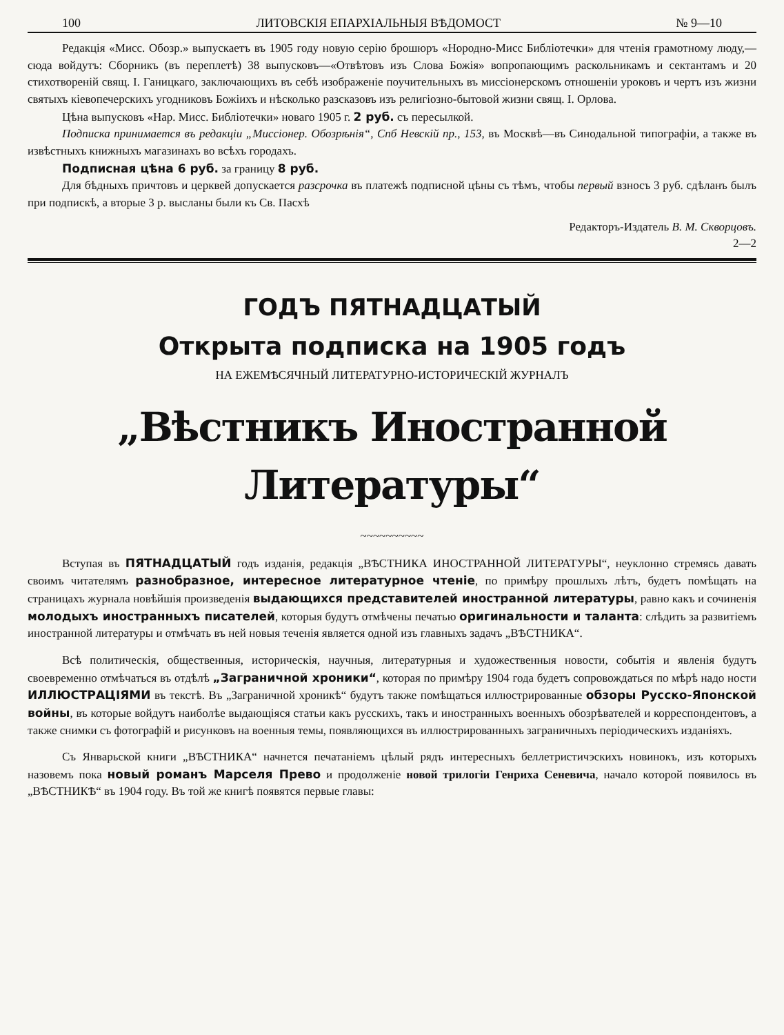100 ЛИТОВСКІЯ ЕПАРХІАЛЬНЫЯ ВѢДОМОСТ № 9—10
Редакція «Мисс. Обозр.» выпускаетъ въ 1905 году новую серію брошюръ «Нородно-Мисс Библіотечки» для чтенія грамотному люду,—сюда войдутъ: Сборникъ (въ переплетѣ) 38 выпусковъ—«Отвѣтовъ изъ Слова Божія» вопропающимъ раскольникамъ и сектантамъ и 20 стихотвореній свящ. І. Ганицкаго, заключающихъ въ себѣ изображеніе поучительныхъ въ миссіонерскомъ отношеніи уроковъ и чертъ изъ жизни святыхъ кіевопечерскихъ угодниковъ Божіихъ и нѣсколько разсказовъ изъ религіозно-бытовой жизни свящ. І. Орлова.
Цѣна выпусковъ «Нар. Мисс. Библіотечки» новаго 1905 г. 2 руб. съ пересылкой.
Подписка принимается въ редакціи „Миссіонер. Обозрѣнія“, Спб Невскій пр., 153, въ Москвѣ—въ Синодальной типографіи, а также въ извѣстныхъ книжныхъ магазинахъ во всѣхъ городахъ.
Подписная цѣна 6 руб. за границу 8 руб.
Для бѣдныхъ причтовъ и церквей допускается разсрочка въ платежѣ подписной цѣны съ тѣмъ, чтобы первый взносъ 3 руб. сдѣланъ былъ при подпискѣ, а вторые 3 р. высланы были къ Св. Пасхѣ
Редакторъ-Издатель В. М. Скворцовъ.
2—2
ГОДЪ ПЯТНАДЦАТЫЙ
Открыта подписка на 1905 годъ
НА ЕЖЕМѢСЯЧНЫЙ ЛИТЕРАТУРНО-ИСТОРИЧЕСКІЙ ЖУРНАЛЪ
„Вѣстникъ Иностранной Литературы“
~~~~~~~~~~
Вступая въ ПЯТНАДЦАТЫЙ годъ изданія, редакція „ВѢСТНИКА ИНОСТРАННОЙ ЛИТЕРАТУРЫ“, неуклонно стремясь давать своимъ читателямъ разнобразное, интересное литературное чтеніе, по примѣру прошлыхъ лѣтъ, будетъ помѣщать на страницахъ журнала новѣйшія произведенія выдающихся представителей иностранной литературы, равно какъ и сочиненія молодыхъ иностранныхъ писателей, которыя будутъ отмѣчены печатью оригинальности и таланта: слѣдить за развитіемъ иностранной литературы и отмѣчать въ ней новыя теченія является одной изъ главныхъ задачъ „ВѢСТНИКА“.
Всѣ политическія, общественныя, историческія, научныя, литературныя и художественныя новости, событія и явленія будутъ своевременно отмѣчаться въ отдѣлѣ „Заграничной хроники“, которая по примѣру 1904 года будетъ сопровождаться по мѣрѣ надо ности ИЛЛЮСТРАЦІЯМИ въ текстѣ. Въ „Заграничной хроникѣ“ будутъ также помѣщаться иллюстрированные обзоры Русско-Японской войны, въ которые войдутъ наиболѣе выдающіяся статьи какъ русскихъ, такъ и иностранныхъ военныхъ обозрѣвателей и корреспондентовъ, а также снимки съ фотографій и рисунковъ на военныя темы, появляющихся въ иллюстрированныхъ заграничныхъ періодическихъ изданіяхъ.
Съ Январьской книги „ВѢСТНИКА“ начнется печатаніемъ цѣлый рядъ интересныхъ беллетристичэскихъ новинокъ, изъ которыхъ назовемъ пока новый романъ Марселя Прево и продолженіе новой трилогіи Генриха Сеневича, начало которой появилось въ „ВѢСТНИКѢ“ въ 1904 году. Въ той же книгѣ появятся первые главы: